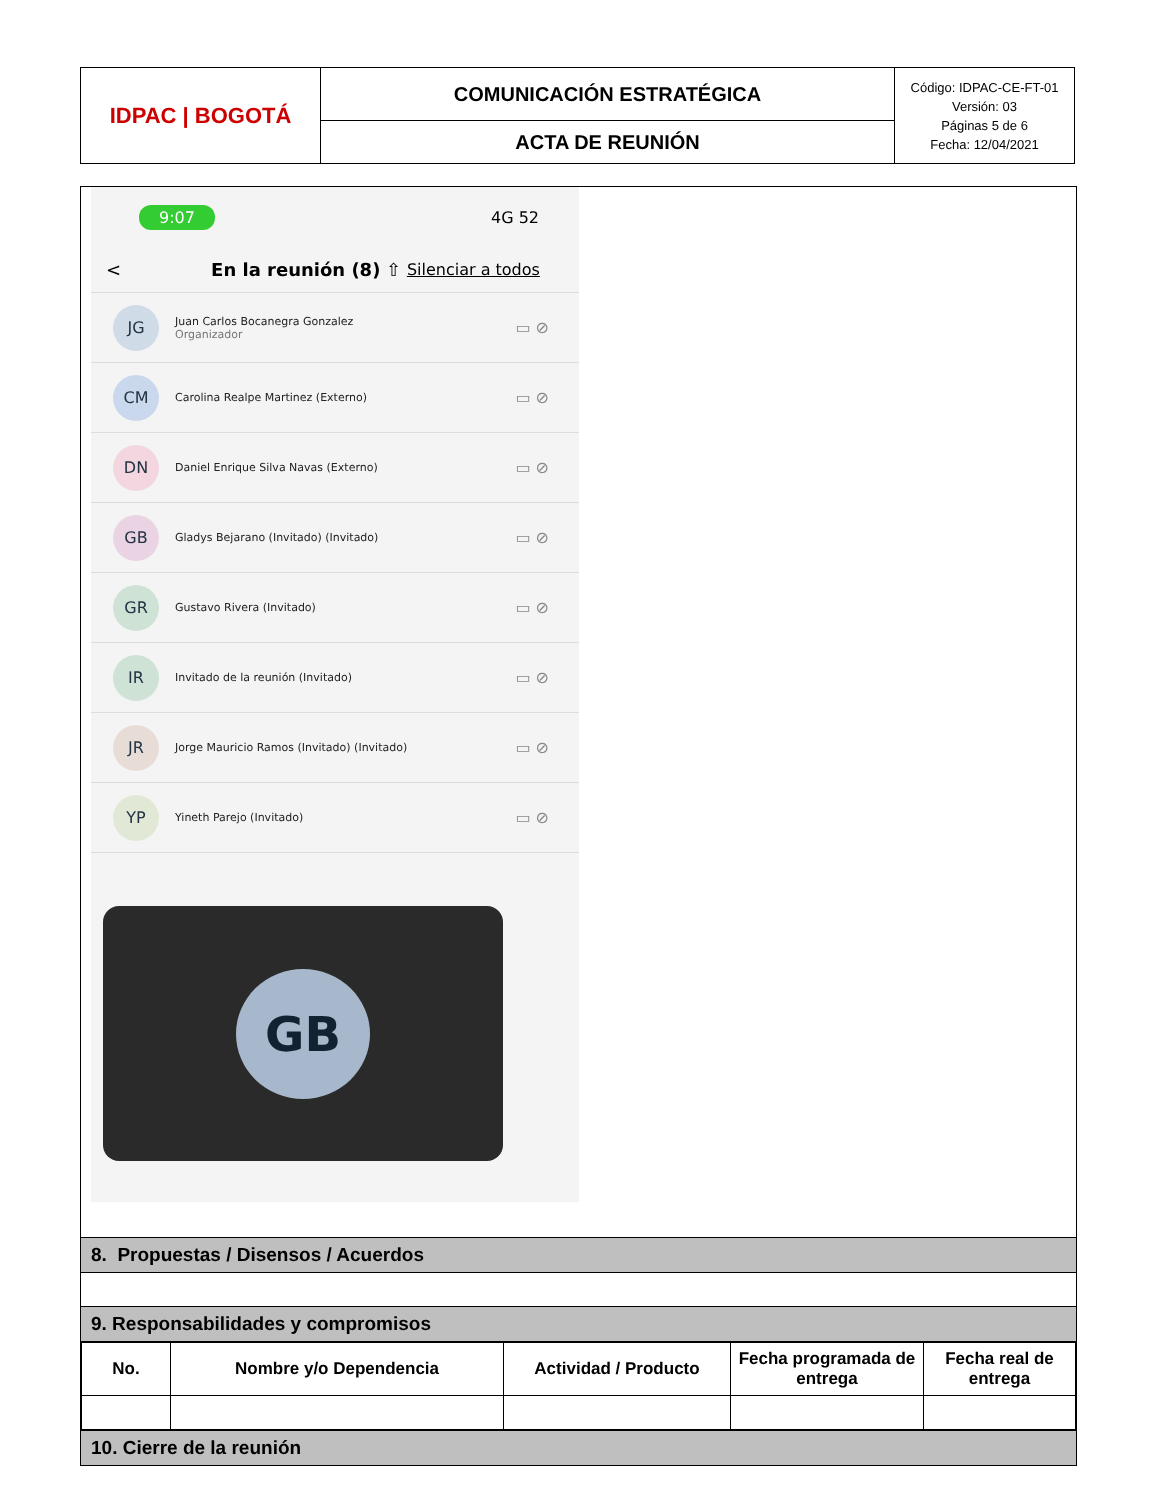| IDPAC / BOGOTÁ | COMUNICACIÓN ESTRATÉGICA | Código: IDPAC-CE-FT-01 Versión: 03 Páginas 5 de 6 Fecha: 12/04/2021 |
| | ACTA DE REUNIÓN | |
9:07 4G 52
< En la reunión (8) ⇧ Silenciar a todos
JG
Juan Carlos Bocanegra Gonzalez
Organizador
▭ ⊘
CM
Carolina Realpe Martinez (Externo)
▭ ⊘
DN
Daniel Enrique Silva Navas (Externo)
▭ ⊘
GB
Gladys Bejarano (Invitado) (Invitado)
▭ ⊘
GR
Gustavo Rivera (Invitado)
▭ ⊘
IR
Invitado de la reunión (Invitado)
▭ ⊘
JR
Jorge Mauricio Ramos (Invitado) (Invitado)
▭ ⊘
YP
Yineth Parejo (Invitado)
▭ ⊘
GB
8. Propuestas / Disensos / Acuerdos
9. Responsabilidades y compromisos
| No. | Nombre y/o Dependencia | Actividad / Producto | Fecha programada de entrega | Fecha real de entrega |
| --- | --- | --- | --- | --- |
10. Cierre de la reunión